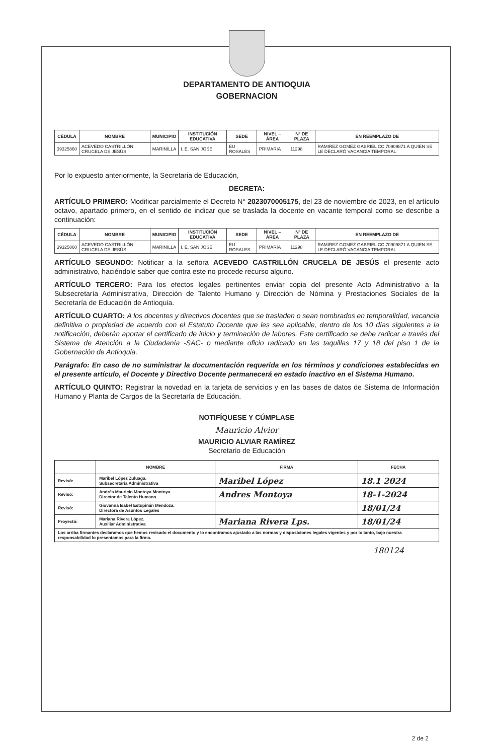DEPARTAMENTO DE ANTIOQUIA
GOBERNACION
| CÉDULA | NOMBRE | MUNICIPIO | INSTITUCIÓN EDUCATIVA | SEDE | NIVEL – ÁREA | N° DE PLAZA | EN REEMPLAZO DE |
| --- | --- | --- | --- | --- | --- | --- | --- |
| 39325860 | ACEVEDO CASTRILLÓN CRUCELA DE JESÚS | MARINILLA | I. E. SAN JOSE | EU ROSALES | PRIMARIA | 11298 | RAMIREZ GOMEZ GABRIEL CC 70909871 A QUIEN SE LE DECLARÓ VACANCIA TEMPORAL |
Por lo expuesto anteriormente, la Secretaria de Educación,
DECRETA:
ARTÍCULO PRIMERO: Modificar parcialmente el Decreto N° 2023070005175, del 23 de noviembre de 2023, en el artículo octavo, apartado primero, en el sentido de indicar que se traslada la docente en vacante temporal como se describe a continuación:
| CÉDULA | NOMBRE | MUNICIPIO | INSTITUCIÓN EDUCATIVA | SEDE | NIVEL – ÁREA | N° DE PLAZA | EN REEMPLAZO DE |
| --- | --- | --- | --- | --- | --- | --- | --- |
| 39325860 | ACEVEDO CASTRILLÓN CRUCELA DE JESÚS | MARINILLA | I. E. SAN JOSE | EU ROSALES | PRIMARIA | 11298 | RAMIREZ GOMEZ GABRIEL CC 70909871 A QUIEN SE LE DECLARÓ VACANCIA TEMPORAL |
ARTÍCULO SEGUNDO: Notificar a la señora ACEVEDO CASTRILLÓN CRUCELA DE JESÚS el presente acto administrativo, haciéndole saber que contra este no procede recurso alguno.
ARTÍCULO TERCERO: Para los efectos legales pertinentes enviar copia del presente Acto Administrativo a la Subsecretaría Administrativa, Dirección de Talento Humano y Dirección de Nómina y Prestaciones Sociales de la Secretaría de Educación de Antioquia.
ARTÍCULO CUARTO: A los docentes y directivos docentes que se trasladen o sean nombrados en temporalidad, vacancia definitiva o propiedad de acuerdo con el Estatuto Docente que les sea aplicable, dentro de los 10 días siguientes a la notificación, deberán aportar el certificado de inicio y terminación de labores. Este certificado se debe radicar a través del Sistema de Atención a la Ciudadanía -SAC- o mediante oficio radicado en las taquillas 17 y 18 del piso 1 de la Gobernación de Antioquia.
Parágrafo: En caso de no suministrar la documentación requerida en los términos y condiciones establecidas en el presente artículo, el Docente y Directivo Docente permanecerá en estado inactivo en el Sistema Humano.
ARTÍCULO QUINTO: Registrar la novedad en la tarjeta de servicios y en las bases de datos de Sistema de Información Humano y Planta de Cargos de la Secretaría de Educación.
NOTIFÍQUESE Y CÚMPLASE
Mauricio Alvior
MAURICIO ALVIAR RAMÍREZ
Secretario de Educación
| | NOMBRE | FIRMA | FECHA |
| --- | --- | --- | --- |
| Revisó: | Maribel López Zuluaga. Subsecretaria Administrativa | Maribel López | 18.1 2024 |
| Revisó: | Andrés Mauricio Montoya Montoya. Director de Talento Humano | Andres Montoya | 18-1-2024 |
| Revisó: | Giovanna Isabel Estupiñán Mendoza. Directora de Asuntos Legales | | 18/01/24 |
| Proyectó: | Mariana Rivera López. Auxiliar Administrativa | Mariana Rivera Lps. | 18/01/24 |
| Los arriba firmantes declaramos que hemos revisado el documento y lo encontramos ajustado a las normas y disposiciones legales vigentes y por lo tanto, bajo nuestra responsabilidad lo presentamos para la firma. | | | |
180124
2 de 2